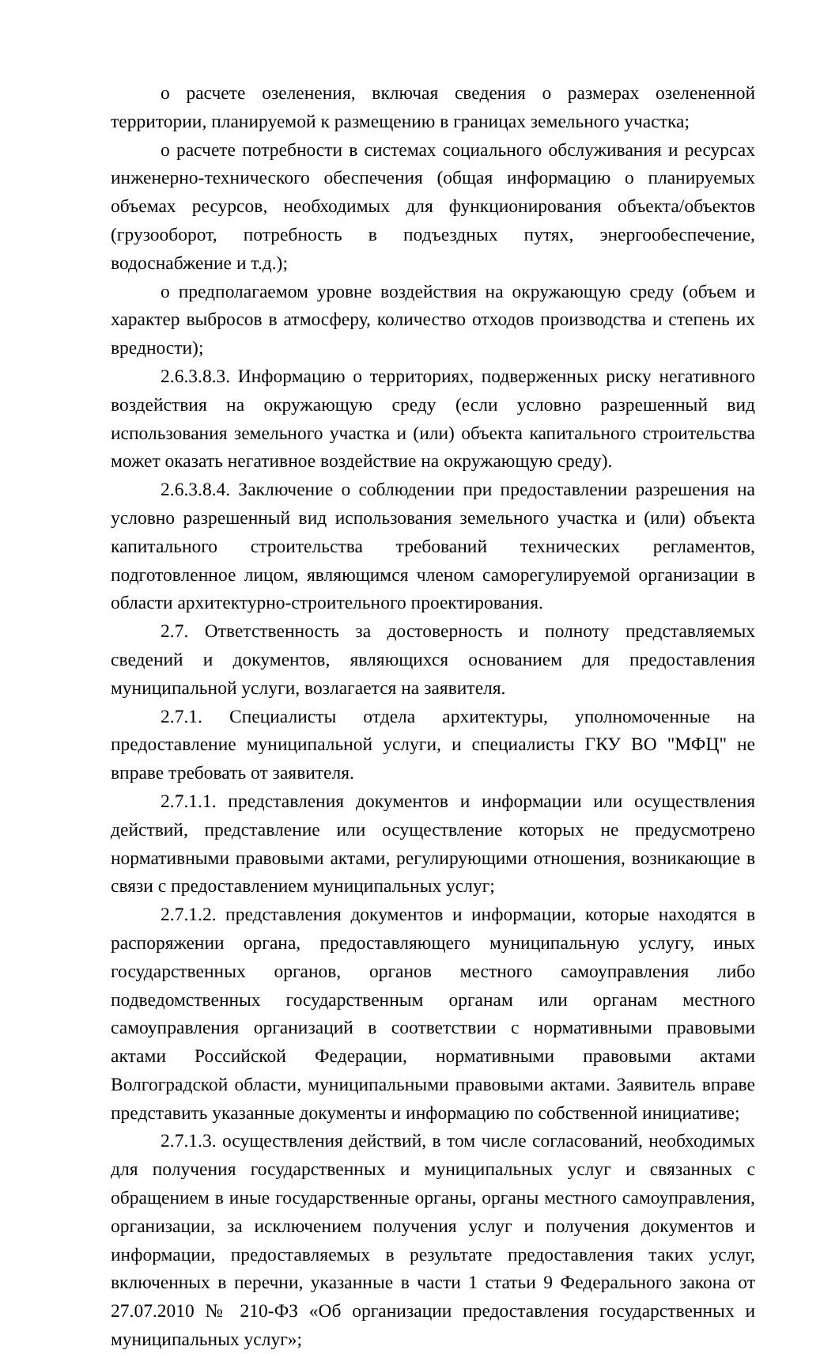о расчете озеленения, включая сведения о размерах озелененной территории, планируемой к размещению в границах земельного участка;
о расчете потребности в системах социального обслуживания и ресурсах инженерно-технического обеспечения (общая информацию о планируемых объемах ресурсов, необходимых для функционирования объекта/объектов (грузооборот, потребность в подъездных путях, энергообеспечение, водоснабжение и т.д.);
о предполагаемом уровне воздействия на окружающую среду (объем и характер выбросов в атмосферу, количество отходов производства и степень их вредности);
2.6.3.8.3. Информацию о территориях, подверженных риску негативного воздействия на окружающую среду (если условно разрешенный вид использования земельного участка и (или) объекта капитального строительства может оказать негативное воздействие на окружающую среду).
2.6.3.8.4. Заключение о соблюдении при предоставлении разрешения на условно разрешенный вид использования земельного участка и (или) объекта капитального строительства требований технических регламентов, подготовленное лицом, являющимся членом саморегулируемой организации в области архитектурно-строительного проектирования.
2.7. Ответственность за достоверность и полноту представляемых сведений и документов, являющихся основанием для предоставления муниципальной услуги, возлагается на заявителя.
2.7.1. Специалисты отдела архитектуры, уполномоченные на предоставление муниципальной услуги, и специалисты ГКУ ВО "МФЦ" не вправе требовать от заявителя.
2.7.1.1. представления документов и информации или осуществления действий, представление или осуществление которых не предусмотрено нормативными правовыми актами, регулирующими отношения, возникающие в связи с предоставлением муниципальных услуг;
2.7.1.2. представления документов и информации, которые находятся в распоряжении органа, предоставляющего муниципальную услугу, иных государственных органов, органов местного самоуправления либо подведомственных государственным органам или органам местного самоуправления организаций в соответствии с нормативными правовыми актами Российской Федерации, нормативными правовыми актами Волгоградской области, муниципальными правовыми актами. Заявитель вправе представить указанные документы и информацию по собственной инициативе;
2.7.1.3. осуществления действий, в том числе согласований, необходимых для получения государственных и муниципальных услуг и связанных с обращением в иные государственные органы, органы местного самоуправления, организации, за исключением получения услуг и получения документов и информации, предоставляемых в результате предоставления таких услуг, включенных в перечни, указанные в части 1 статьи 9 Федерального закона от 27.07.2010 № 210-ФЗ «Об организации предоставления государственных и муниципальных услуг»;